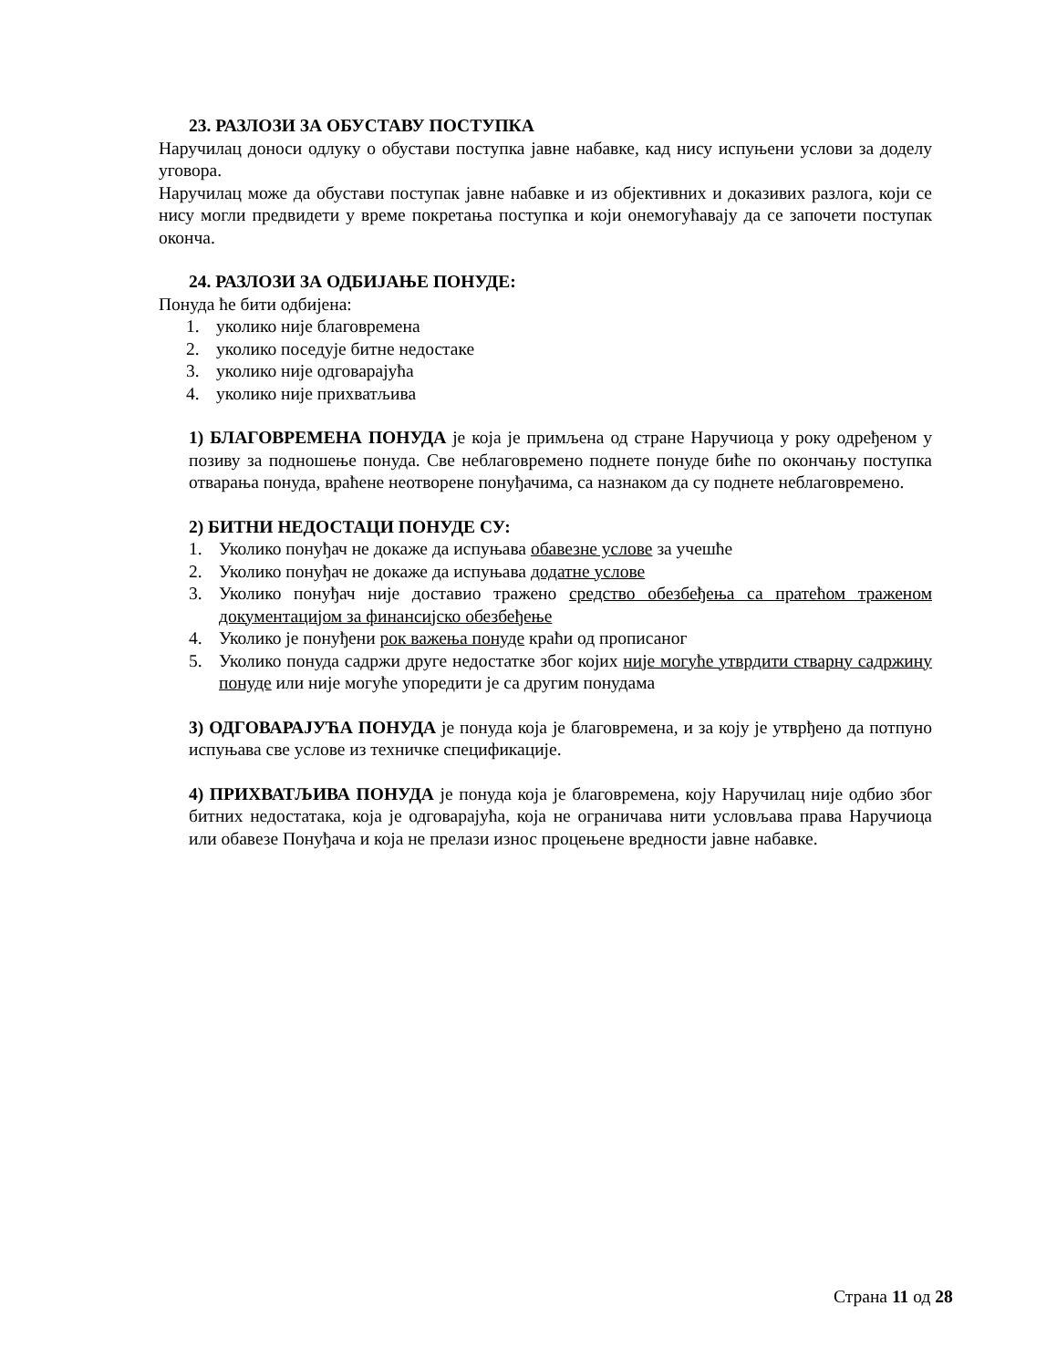23. РАЗЛОЗИ ЗА ОБУСТАВУ ПОСТУПКА
Наручилац доноси одлуку о обустави поступка јавне набавке, кад нису испуњени услови за доделу уговора.
Наручилац може да обустави поступак јавне набавке и из објективних и доказивих разлога, који се нису могли предвидети у време покретања поступка и који онемогућавају да се започети поступак оконча.
24. РАЗЛОЗИ ЗА ОДБИЈАЊЕ ПОНУДЕ:
Понуда ће бити одбијена:
1. уколико није благовремена
2. уколико поседује битне недостаке
3. уколико није одговарајућа
4. уколико није прихватљива
1) БЛАГОВРЕМЕНА ПОНУДА је која је примљена од стране Наручиоца у року одређеном у позиву за подношење понуда. Све неблаговремено поднете понуде биће по окончању поступка отварања понуда, враћене неотворене понуђачима, са назнаком да су поднете неблаговремено.
2) БИТНИ НЕДОСТАЦИ ПОНУДЕ СУ:
1. Уколико понуђач не докаже да испуњава обавезне услове за учешће
2. Уколико понуђач не докаже да испуњава додатне услове
3. Уколико понуђач није доставио тражено средство обезбеђења са пратећом траженом документацијом за финансијско обезбеђење
4. Уколико је понуђени рок важења понуде краћи од прописаног
5. Уколико понуда садржи друге недостатке због којих није могуће утврдити стварну садржину понуде или није могуће упоредити је са другим понудама
3) ОДГОВАРАЈУЋА ПОНУДА је понуда која је благовремена, и за коју је утврђено да потпуно испуњава све услове из техничке спецификације.
4) ПРИХВАТЉИВА ПОНУДА је понуда која је благовремена, коју Наручилац није одбио због битних недостатака, која је одговарајућа, која не ограничава нити условљава права Наручиоца или обавезе Понуђача и која не прелази износ процењене вредности јавне набавке.
Страна 11 од 28